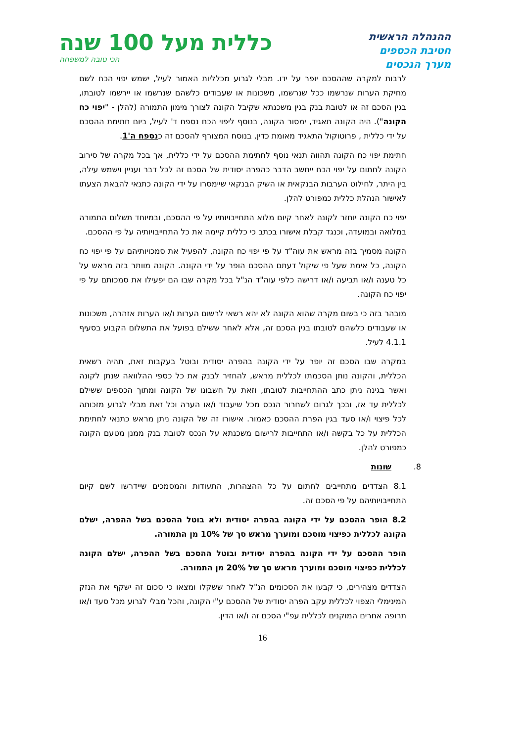ההנהלה הראשית
חטיבת הכספים
מערך הנכסים
כללית מעל 100 שנה
הכי טובה למשפחה
לרבות למקרה שההסכם יופר על ידו. מבלי לגרוע מכלליות האמור לעיל, ישמש יפוי הכח לשם מחיקת הערות שנרשמו ככל שנרשמו, משכונות או שעבודים כלשהם שנרשמו או יירשמו לטובתו, בגין הסכם זה או לטובת בנק בגין משכנתא שקיבל הקונה לצורך מימון התמורה (להלן - "יפוי כח הקונה"). היה הקונה תאגיד, ימסור הקונה, בנוסף ליפוי הכח נספח ד' לעיל, ביום חתימת ההסכם על ידי כללית , פרוטוקול התאגיד מאומת כדין, בנוסח המצורף להסכם זה כנספח ה'1.
חתימת יפוי כח הקונה תהווה תנאי נוסף לחתימת ההסכם על ידי כללית, אך בכל מקרה של סירוב הקונה לחתום על יפוי הכח ייחשב הדבר כהפרה יסודית של הסכם זה לכל דבר ועניין וישמש עילה, בין היתר, לחילוט הערבות הבנקאית או השיק הבנקאי שיימסרו על ידי הקונה כתנאי להבאת הצעתו לאישור הנהלת כללית כמפורט להלן.
יפוי כח הקונה יוחזר לקונה לאחר קיום מלוא התחייבויותיו על פי ההסכם, ובמיוחד תשלום התמורה במלואה ובמועדה, וכנגד קבלת אישורו בכתב כי כללית קיימה את כל התחייבויותיה על פי ההסכם.
הקונה מסמיך בזה מראש את עוה"ד על פי יפוי כח הקונה, להפעיל את סמכויותיהם על פי יפוי כח הקונה, כל אימת שעל פי שיקול דעתם ההסכם הופר על ידי הקונה. הקונה מוותר בזה מראש על כל טענה ו/או תביעה ו/או דרישה כלפי עוה"ד הנ"ל בכל מקרה שבו הם יפעילו את סמכותם על פי יפוי כח הקונה.
מובהר בזה כי בשום מקרה שהוא הקונה לא יהא רשאי לרשום הערות ו/או הערות אזהרה, משכונות או שעבודים כלשהם לטובתו בגין הסכם זה, אלא לאחר ששילם בפועל את התשלום הקבוע בסעיף 4.1.1 לעיל.
במקרה שבו הסכם זה יופר על ידי הקונה בהפרה יסודית ובוטל בעקבות זאת, תהיה רשאית הכללית, והקונה נותן הסכמתו לכללית מראש, להחזיר לבנק את כל כספי ההלוואה שנתן לקונה ואשר בגינה ניתן כתב ההתחייבות לטובתו, וזאת על חשבונו של הקונה ומתוך הכספים ששילם לכללית עד אז, ובכך לגרום לשחרור הנכס מכל שיעבוד ו/או הערה וכל זאת מבלי לגרוע מזכותה לכל פיצוי ו/או סעד בגין הפרת ההסכם כאמור. אישורו זה של הקונה ניתן מראש כתנאי לחתימת הכללית על כל בקשה ו/או התחייבות לרישום משכנתא על הנכס לטובת בנק ממנן מטעם הקונה כמפורט להלן.
8. שונות
8.1 הצדדים מתחייבים לחתום על כל ההצהרות, התעודות והמסמכים שיידרשו לשם קיום התחייבויותיהם על פי הסכם זה.
8.2 הופר ההסכם על ידי הקונה בהפרה יסודית ולא בוטל ההסכם בשל ההפרה, ישלם הקונה לכללית כפיצוי מוסכם ומוערך מראש סך של 10% מן התמורה.
הופר ההסכם על ידי הקונה בהפרה יסודית ובוטל ההסכם בשל ההפרה, ישלם הקונה לכללית כפיצוי מוסכם ומוערך מראש סך של 20% מן התמורה.
הצדדים מצהירים, כי קבעו את הסכומים הנ"ל לאחר ששקלו ומצאו כי סכום זה ישקף את הנזק המינימלי הצפוי לכללית עקב הפרה יסודית של ההסכם ע"י הקונה, והכל מבלי לגרוע מכל סעד ו/או תרופה אחרים המוקנים לכללית עפ"י הסכם זה ו/או הדין.
16